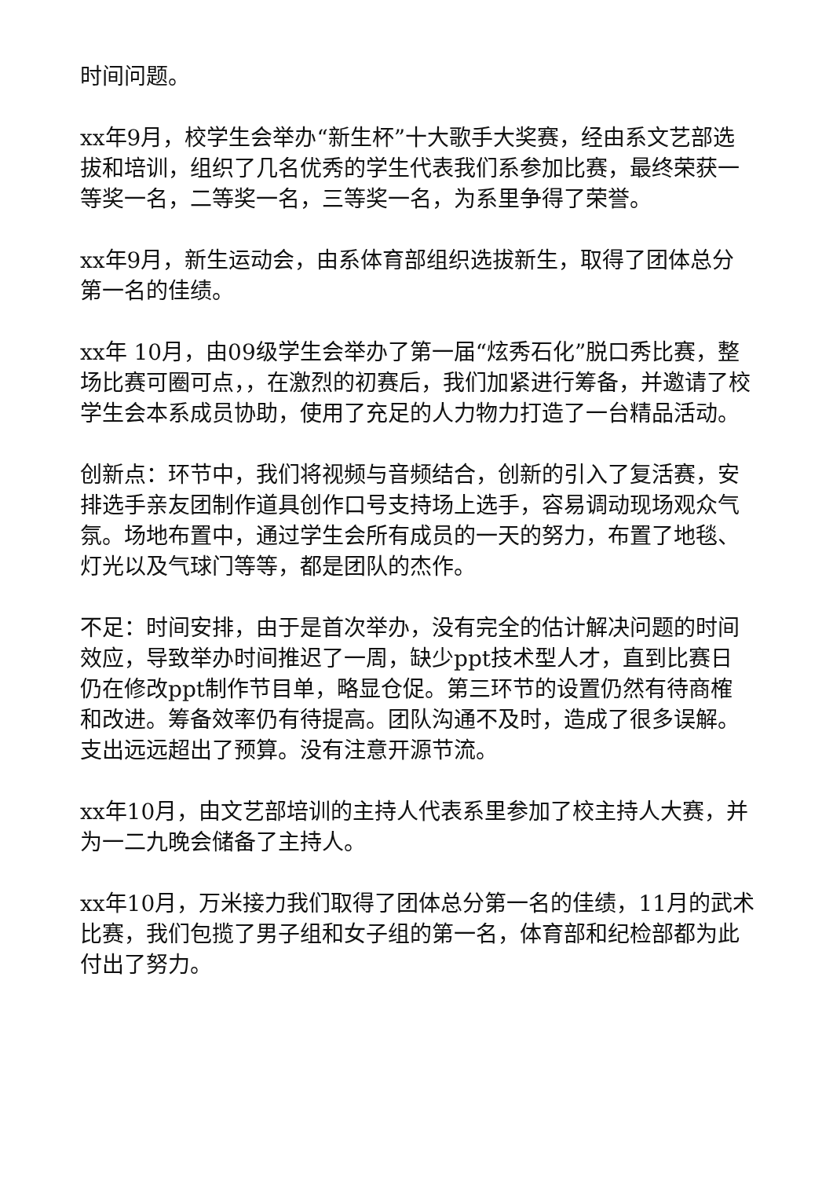时间问题。
xx年9月，校学生会举办“新生杯”十大歌手大奖赛，经由系文艺部选拔和培训，组织了几名优秀的学生代表我们系参加比赛，最终荣获一等奖一名，二等奖一名，三等奖一名，为系里争得了荣誉。
xx年9月，新生运动会，由系体育部组织选拔新生，取得了团体总分第一名的佳绩。
xx年 10月，由09级学生会举办了第一届“炫秀石化”脱口秀比赛，整场比赛可圈可点，，在激烈的初赛后，我们加紧进行筹备，并邀请了校学生会本系成员协助，使用了充足的人力物力打造了一台精品活动。
创新点：环节中，我们将视频与音频结合，创新的引入了复活赛，安排选手亲友团制作道具创作口号支持场上选手，容易调动现场观众气氛。场地布置中，通过学生会所有成员的一天的努力，布置了地毯、灯光以及气球门等等，都是团队的杰作。
不足：时间安排，由于是首次举办，没有完全的估计解决问题的时间效应，导致举办时间推迟了一周，缺少ppt技术型人才，直到比赛日仍在修改ppt制作节目单，略显仓促。第三环节的设置仍然有待商榷和改进。筹备效率仍有待提高。团队沟通不及时，造成了很多误解。支出远远超出了预算。没有注意开源节流。
xx年10月，由文艺部培训的主持人代表系里参加了校主持人大赛，并为一二九晚会储备了主持人。
xx年10月，万米接力我们取得了团体总分第一名的佳绩，11月的武术比赛，我们包揽了男子组和女子组的第一名，体育部和纪检部都为此付出了努力。